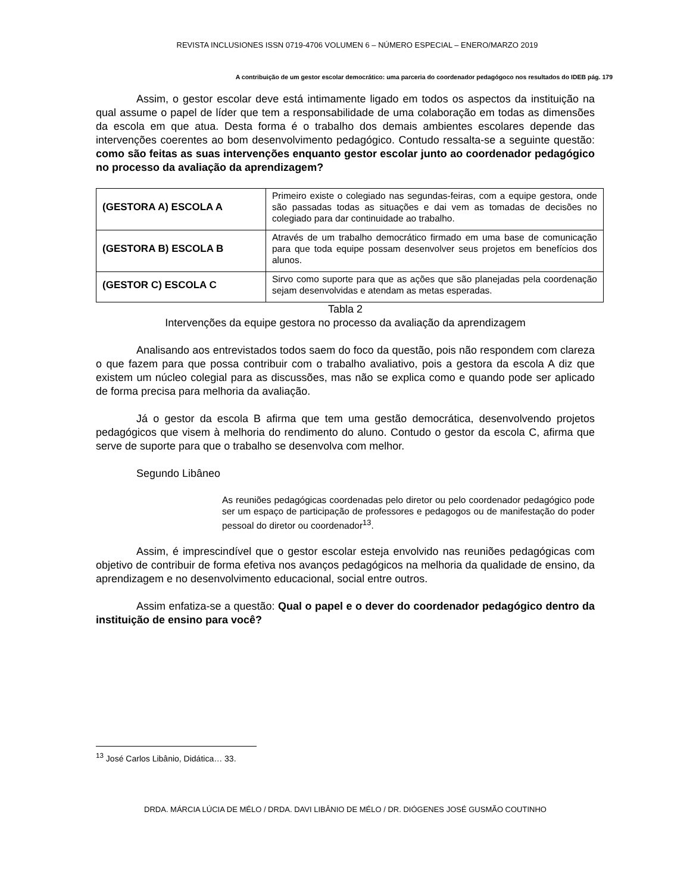REVISTA INCLUSIONES ISSN 0719-4706 VOLUMEN 6 – NÚMERO ESPECIAL – ENERO/MARZO 2019
A contribuição de um gestor escolar democrático: uma parceria do coordenador pedagógoco nos resultados do IDEB pág. 179
Assim, o gestor escolar deve está intimamente ligado em todos os aspectos da instituição na qual assume o papel de líder que tem a responsabilidade de uma colaboração em todas as dimensões da escola em que atua. Desta forma é o trabalho dos demais ambientes escolares depende das intervenções coerentes ao bom desenvolvimento pedagógico. Contudo ressalta-se a seguinte questão: como são feitas as suas intervenções enquanto gestor escolar junto ao coordenador pedagógico no processo da avaliação da aprendizagem?
| (GESTORA A) ESCOLA A | Primeiro existe o colegiado nas segundas-feiras, com a equipe gestora, onde são passadas todas as situações e dai vem as tomadas de decisões no colegiado para dar continuidade ao trabalho. |
| (GESTORA B) ESCOLA B | Através de um trabalho democrático firmado em uma base de comunicação para que toda equipe possam desenvolver seus projetos em benefícios dos alunos. |
| (GESTOR C) ESCOLA C | Sirvo como suporte para que as ações que são planejadas pela coordenação sejam desenvolvidas e atendam as metas esperadas. |
Tabla 2
Intervenções da equipe gestora no processo da avaliação da aprendizagem
Analisando aos entrevistados todos saem do foco da questão, pois não respondem com clareza o que fazem para que possa contribuir com o trabalho avaliativo, pois a gestora da escola A diz que existem um núcleo colegial para as discussões, mas não se explica como e quando pode ser aplicado de forma precisa para melhoria da avaliação.
Já o gestor da escola B afirma que tem uma gestão democrática, desenvolvendo projetos pedagógicos que visem à melhoria do rendimento do aluno. Contudo o gestor da escola C, afirma que serve de suporte para que o trabalho se desenvolva com melhor.
Segundo Libâneo
As reuniões pedagógicas coordenadas pelo diretor ou pelo coordenador pedagógico pode ser um espaço de participação de professores e pedagogos ou de manifestação do poder pessoal do diretor ou coordenador<sup>13</sup>.
Assim, é imprescindível que o gestor escolar esteja envolvido nas reuniões pedagógicas com objetivo de contribuir de forma efetiva nos avanços pedagógicos na melhoria da qualidade de ensino, da aprendizagem e no desenvolvimento educacional, social entre outros.
Assim enfatiza-se a questão: Qual o papel e o dever do coordenador pedagógico dentro da instituição de ensino para você?
<sup>13</sup> José Carlos Libânio, Didática… 33.
DRDA. MÁRCIA LÚCIA DE MÉLO / DRDA. DAVI LIBÂNIO DE MÉLO / DR. DIÓGENES JOSÉ GUSMÃO COUTINHO